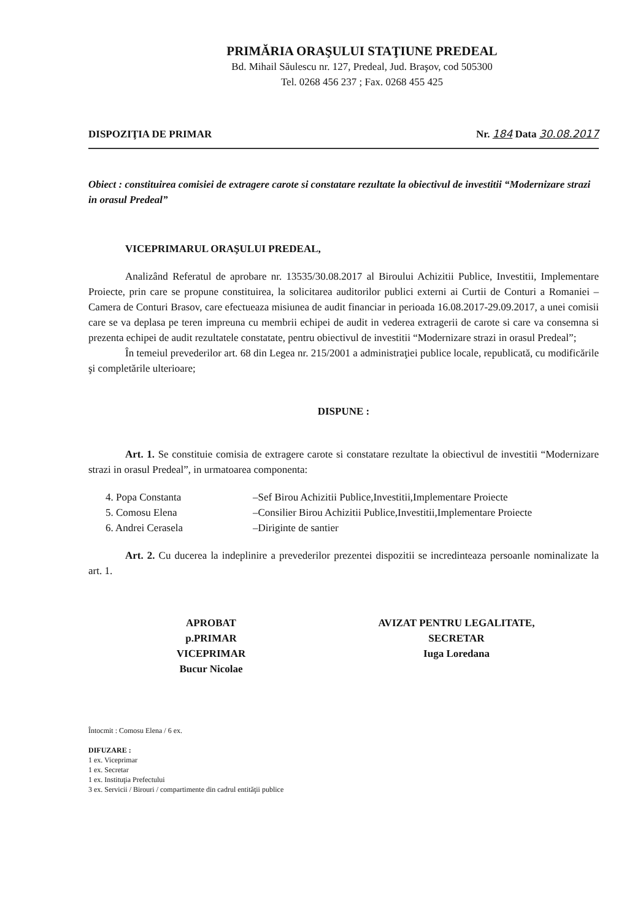PRIMĂRIA ORAŞULUI STAŢIUNE PREDEAL
Bd. Mihail Săulescu nr. 127, Predeal, Jud. Braşov, cod 505300
Tel. 0268 456 237 ; Fax. 0268 455 425
DISPOZIŢIA DE PRIMAR Nr. 184 Data 30.08.2017
Obiect : constituirea comisiei de extragere carote si constatare rezultate la obiectivul de investitii “Modernizare strazi in orasul Predeal”
VICEPRIMARUL ORAŞULUI PREDEAL,
Analizând Referatul de aprobare nr. 13535/30.08.2017 al Biroului Achizitii Publice, Investitii, Implementare Proiecte, prin care se propune constituirea, la solicitarea auditorilor publici externi ai Curtii de Conturi a Romaniei –Camera de Conturi Brasov, care efectueaza misiunea de audit financiar in perioada 16.08.2017-29.09.2017, a unei comisii care se va deplasa pe teren impreuna cu membrii echipei de audit in vederea extragerii de carote si care va consemna si prezenta echipei de audit rezultatele constatate, pentru obiectivul de investitii “Modernizare strazi in orasul Predeal”;
În temeiul prevederilor art. 68 din Legea nr. 215/2001 a administraţiei publice locale, republicată, cu modificările şi completările ulterioare;
DISPUNE :
Art. 1. Se constituie comisia de extragere carote si constatare rezultate la obiectivul de investitii “Modernizare strazi in orasul Predeal”, in urmatoarea componenta:
4. Popa Constanta –Sef Birou Achizitii Publice,Investitii,Implementare Proiecte
5. Comosu Elena –Consilier Birou Achizitii Publice,Investitii,Implementare Proiecte
6. Andrei Cerasela –Diriginte de santier
Art. 2. Cu ducerea la indeplinire a prevederilor prezentei dispozitii se incredinteaza persoanle nominalizate la art. 1.
APROBAT
p.PRIMAR
VICEPRIMAR
Bucur Nicolae
AVIZAT PENTRU LEGALITATE,
SECRETAR
Iuga Loredana
Întocmit : Comosu Elena / 6 ex.
DIFUZARE :
1 ex. Viceprimar
1 ex. Secretar
1 ex. Instituţia Prefectului
3 ex. Servicii / Birouri / compartimente din cadrul entităţii publice